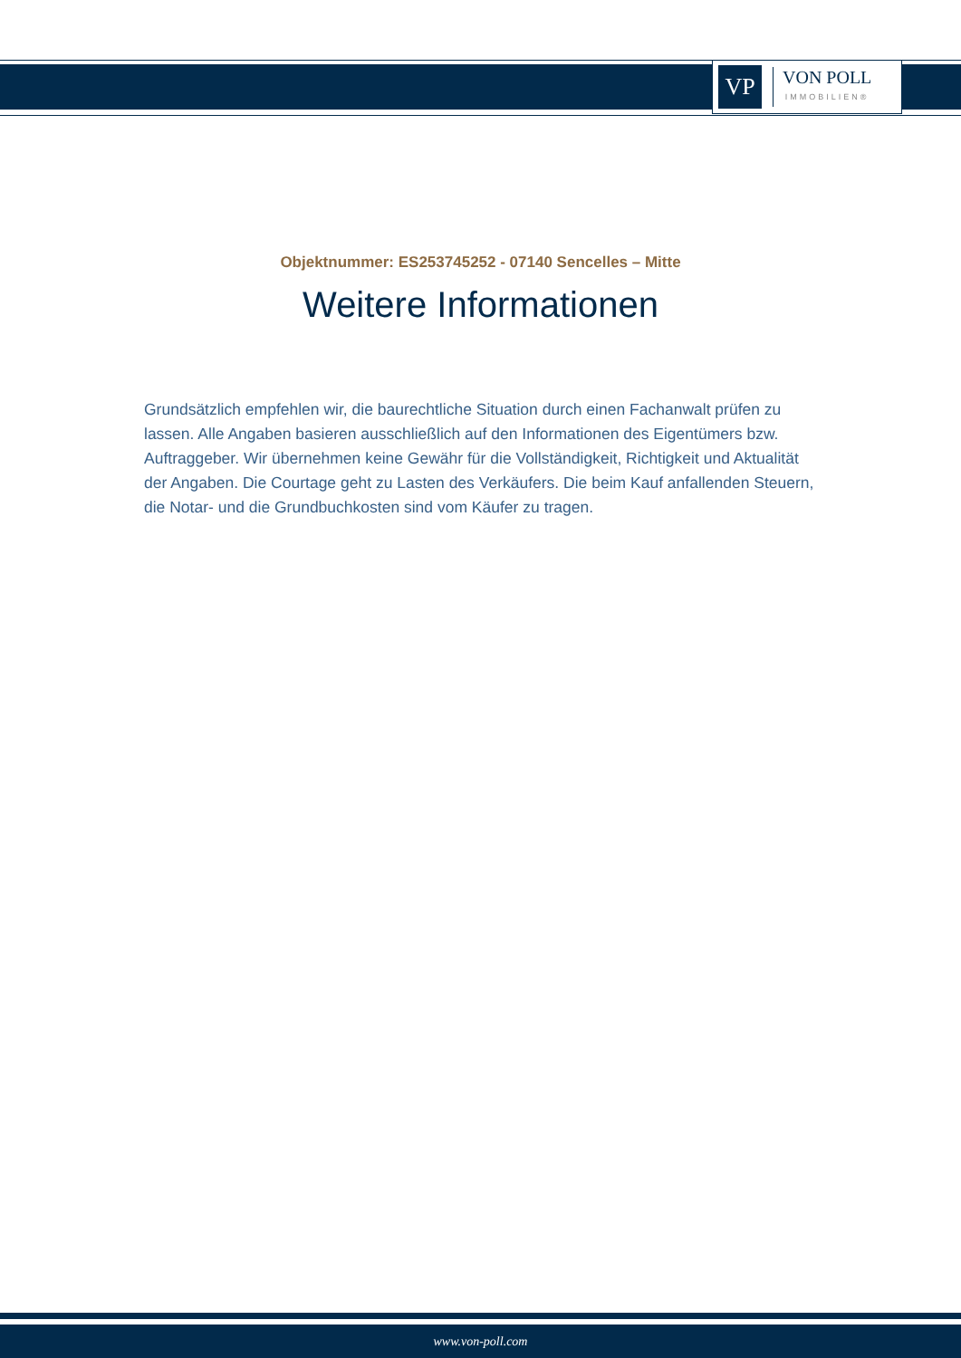VP
VON POLL
IMMOBILIEN®
Objektnummer: ES253745252 - 07140 Sencelles – Mitte
Weitere Informationen
Grundsätzlich empfehlen wir, die baurechtliche Situation durch einen Fachanwalt prüfen zu lassen. Alle Angaben basieren ausschließlich auf den Informationen des Eigentümers bzw. Auftraggeber. Wir übernehmen keine Gewähr für die Vollständigkeit, Richtigkeit und Aktualität der Angaben. Die Courtage geht zu Lasten des Verkäufers. Die beim Kauf anfallenden Steuern, die Notar- und die Grundbuchkosten sind vom Käufer zu tragen.
www.von-poll.com